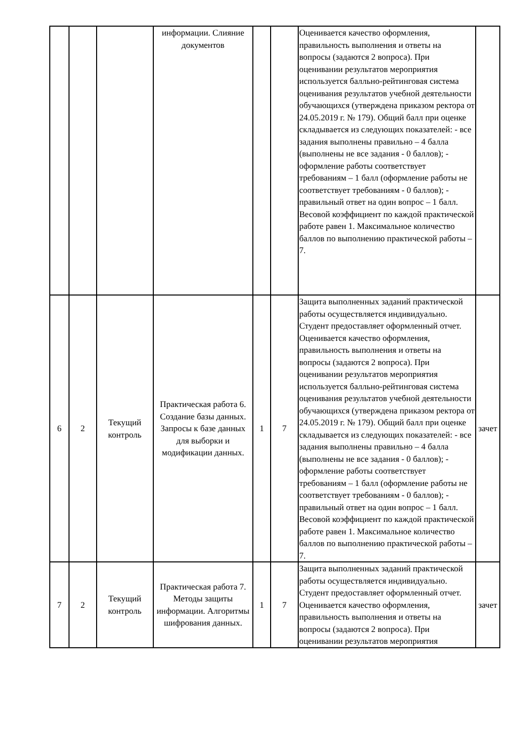| | | | информации. Слияние документов | | | Оценивается качество оформления, правильность выполнения и ответы на вопросы (задаются 2 вопроса). При оценивании результатов мероприятия используется балльно-рейтинговая система оценивания результатов учебной деятельности обучающихся (утверждена приказом ректора от 24.05.2019 г. № 179). Общий балл при оценке складывается из следующих показателей: - все задания выполнены правильно – 4 балла (выполнены не все задания - 0 баллов); - оформление работы соответствует требованиям – 1 балл (оформление работы не соответствует требованиям - 0 баллов); - правильный ответ на один вопрос – 1 балл. Весовой коэффициент по каждой практической работе равен 1. Максимальное количество баллов по выполнению практической работы – 7. | |
| 6 | 2 | Текущий контроль | Практическая работа 6. Создание базы данных. Запросы к базе данных для выборки и модификации данных. | 1 | 7 | Защита выполненных заданий практической работы осуществляется индивидуально. Студент предоставляет оформленный отчет. Оценивается качество оформления, правильность выполнения и ответы на вопросы (задаются 2 вопроса). При оценивании результатов мероприятия используется балльно-рейтинговая система оценивания результатов учебной деятельности обучающихся (утверждена приказом ректора от 24.05.2019 г. № 179). Общий балл при оценке складывается из следующих показателей: - все задания выполнены правильно – 4 балла (выполнены не все задания - 0 баллов); - оформление работы соответствует требованиям – 1 балл (оформление работы не соответствует требованиям - 0 баллов); - правильный ответ на один вопрос – 1 балл. Весовой коэффициент по каждой практической работе равен 1. Максимальное количество баллов по выполнению практической работы – 7. | зачет |
| 7 | 2 | Текущий контроль | Практическая работа 7. Методы защиты информации. Алгоритмы шифрования данных. | 1 | 7 | Защита выполненных заданий практической работы осуществляется индивидуально. Студент предоставляет оформленный отчет. Оценивается качество оформления, правильность выполнения и ответы на вопросы (задаются 2 вопроса). При оценивании результатов мероприятия | зачет |